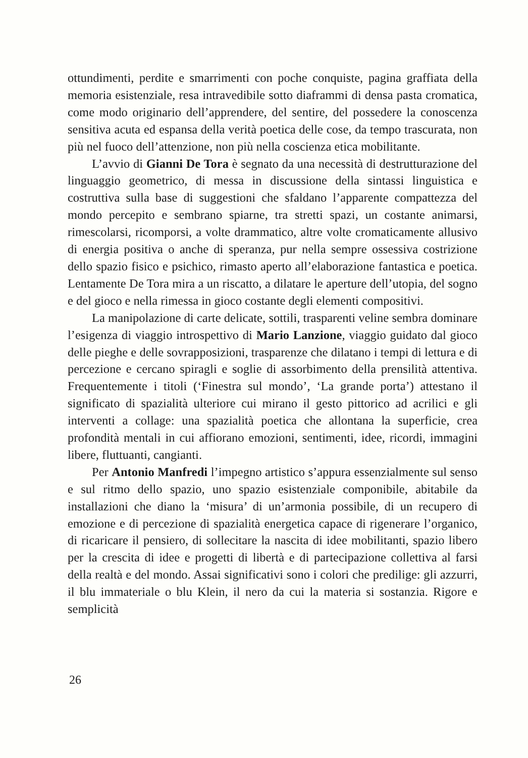ottundimenti, perdite e smarrimenti con poche conquiste, pagina graffia­ta della memoria esistenziale, resa intravedibile sotto diaframmi di densa pasta cromatica, come modo originario dell’apprendere, del sentire, del possedere la conoscenza sensitiva acuta ed espansa della verità poetica delle cose, da tempo trascurata, non più nel fuoco dell’attenzione, non più nella coscienza etica mobilitante.
L’avvio di Gianni De Tora è segnato da una necessità di destrut­turazione del linguaggio geometrico, di messa in discussione della sintas­si linguistica e costruttiva sulla base di suggestioni che sfaldano l’appa­rente compattezza del mondo percepito e sembrano spiarne, tra stretti spazi, un costante animarsi, rimescolarsi, ricomporsi, a volte drammati­co, altre volte cromaticamente allusivo di energia positiva o anche di speranza, pur nella sempre ossessiva costrizione dello spazio fisico e psichico, rimasto aperto all’elaborazione fantastica e poetica. Lentamen­te De Tora mira a un riscatto, a dilatare le aperture dell’utopia, del sogno e del gioco e nella rimessa in gioco costante degli elementi compositivi.
La manipolazione di carte delicate, sottili, trasparenti veline sembra dominare l’esigenza di viaggio introspettivo di Mario Lanzione, viaggio guidato dal gioco delle pieghe e delle sovrapposizioni, trasparenze che dilatano i tempi di lettura e di percezione e cercano spiragli e soglie di assorbimento della prensilità attentiva. Frequentemente i titoli (‘Finestra sul mondo’, ‘La grande porta’) attestano il significato di spazialità ulte­riore cui mirano il gesto pittorico ad acrilici e gli interventi a collage: una spazialità poetica che allontana la superficie, crea profondità mentali in cui affiorano emozioni, sentimenti, idee, ricordi, immagini libere, flut­tuanti, cangianti.
Per Antonio Manfredi l’impegno artistico s’appura essenzialmente sul senso e sul ritmo dello spazio, uno spazio esistenziale componibile, abitabile da installazioni che diano la ‘misura’ di un’armonia possibile, di un recupero di emozione e di percezione di spazialità energetica capace di rigenerare l’organico, di ricaricare il pensiero, di sollecitare la nascita di idee mobilitanti, spazio libero per la crescita di idee e progetti di libertà e di partecipazione collettiva al farsi della realtà e del mondo. Assai significativi sono i colori che predilige: gli azzurri, il blu immateria­le o blu Klein, il nero da cui la materia si sostanzia. Rigore e semplicità
26